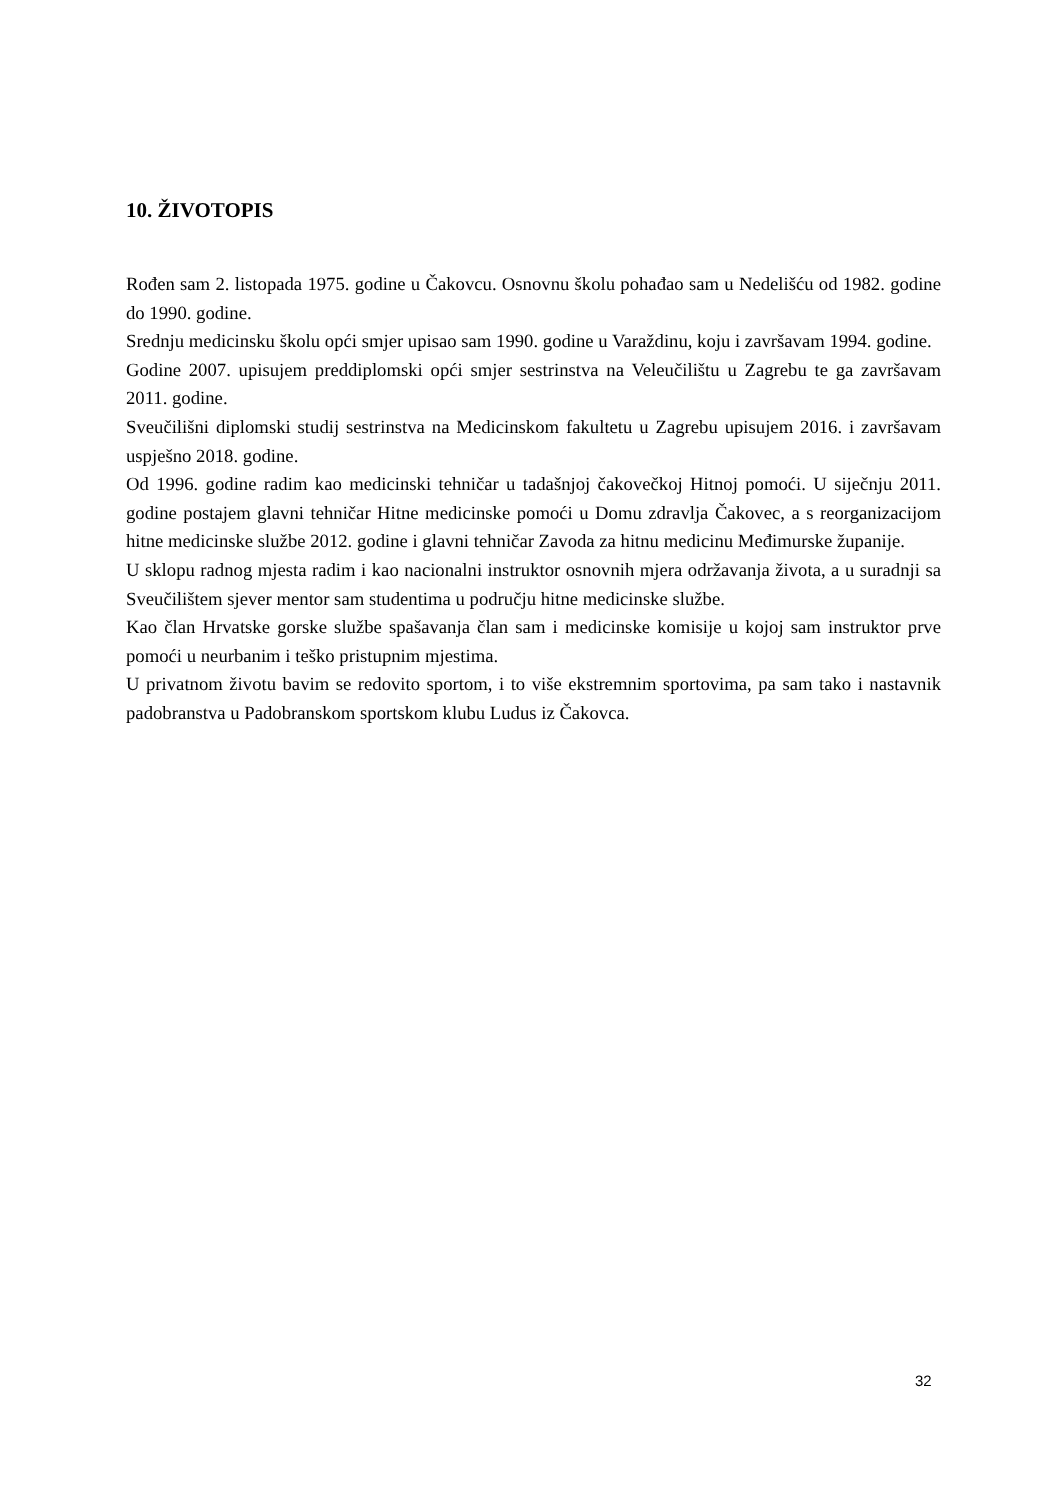10. ŽIVOTOPIS
Rođen sam 2. listopada 1975. godine u Čakovcu. Osnovnu školu pohađao sam u Nedelišću od 1982. godine do 1990. godine.
Srednju medicinsku školu opći smjer upisao sam 1990. godine u Varaždinu, koju i završavam 1994. godine.
Godine 2007. upisujem preddiplomski opći smjer sestrinstva na Veleučilištu u Zagrebu te ga završavam 2011. godine.
Sveučilišni diplomski studij sestrinstva na Medicinskom fakultetu u Zagrebu upisujem 2016. i završavam uspješno 2018. godine.
Od 1996. godine radim kao medicinski tehničar u tadašnjoj čakovečkoj Hitnoj pomoći. U siječnju 2011. godine postajem glavni tehničar Hitne medicinske pomoći u Domu zdravlja Čakovec, a s reorganizacijom hitne medicinske službe 2012. godine i glavni tehničar Zavoda za hitnu medicinu Međimurske županije.
U sklopu radnog mjesta radim i kao nacionalni instruktor osnovnih mjera održavanja života, a u suradnji sa Sveučilištem sjever mentor sam studentima u području hitne medicinske službe.
Kao član Hrvatske gorske službe spašavanja član sam i medicinske komisije u kojoj sam instruktor prve pomoći u neurbanim i teško pristupnim mjestima.
U privatnom životu bavim se redovito sportom, i to više ekstremnim sportovima, pa sam tako i nastavnik padobranstva u Padobranskom sportskom klubu Ludus iz Čakovca.
32